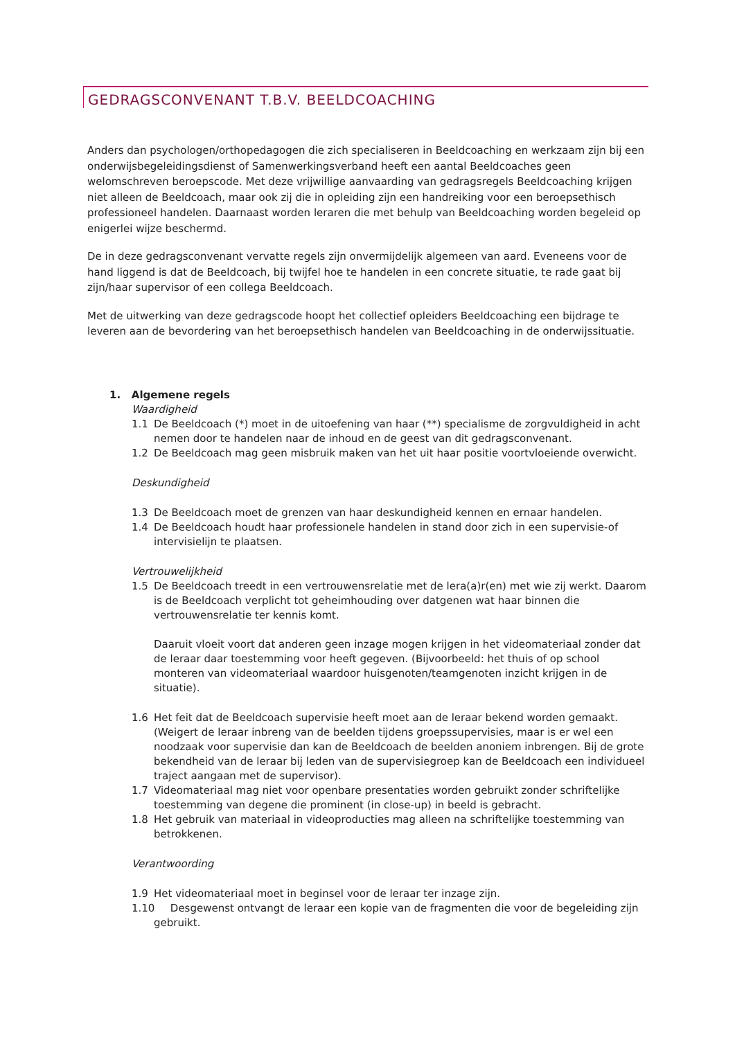GEDRAGSCONVENANT T.B.V. BEELDCOACHING
Anders dan psychologen/orthopedagogen die zich specialiseren in Beeldcoaching en werkzaam zijn bij een onderwijsbegeleidingsdienst of Samenwerkingsverband heeft een aantal Beeldcoaches geen welomschreven beroepscode. Met deze vrijwillige aanvaarding van gedragsregels Beeldcoaching krijgen niet alleen de Beeldcoach, maar ook zij die in opleiding zijn een handreiking voor een beroepsethisch professioneel handelen. Daarnaast worden leraren die met behulp van Beeldcoaching worden begeleid op enigerlei wijze beschermd.
De in deze gedragsconvenant vervatte regels zijn onvermijdelijk algemeen van aard. Eveneens voor de hand liggend is dat de Beeldcoach, bij twijfel hoe te handelen in een concrete situatie, te rade gaat bij zijn/haar supervisor of een collega Beeldcoach.
Met de uitwerking van deze gedragscode hoopt het collectief opleiders Beeldcoaching een bijdrage te leveren aan de bevordering van het beroepsethisch handelen van Beeldcoaching in de onderwijssituatie.
1. Algemene regels
Waardigheid
1.1 De Beeldcoach (*) moet in de uitoefening van haar (**) specialisme de zorgvuldigheid in acht nemen door te handelen naar de inhoud en de geest van dit gedragsconvenant.
1.2 De Beeldcoach mag geen misbruik maken van het uit haar positie voortvloeiende overwicht.
Deskundigheid
1.3 De Beeldcoach moet de grenzen van haar deskundigheid kennen en ernaar handelen.
1.4 De Beeldcoach houdt haar professionele handelen in stand door zich in een supervisie-of intervisielijn te plaatsen.
Vertrouwelijkheid
1.5 De Beeldcoach treedt in een vertrouwensrelatie met de lera(a)r(en) met wie zij werkt. Daarom is de Beeldcoach verplicht tot geheimhouding over datgenen wat haar binnen die vertrouwensrelatie ter kennis komt.
Daaruit vloeit voort dat anderen geen inzage mogen krijgen in het videomateriaal zonder dat de leraar daar toestemming voor heeft gegeven. (Bijvoorbeeld: het thuis of op school monteren van videomateriaal waardoor huisgenoten/teamgenoten inzicht krijgen in de situatie).
1.6 Het feit dat de Beeldcoach supervisie heeft moet aan de leraar bekend worden gemaakt. (Weigert de leraar inbreng van de beelden tijdens groepssupervisies, maar is er wel een noodzaak voor supervisie dan kan de Beeldcoach de beelden anoniem inbrengen. Bij de grote bekendheid van de leraar bij leden van de supervisiegroep kan de Beeldcoach een individueel traject aangaan met de supervisor).
1.7 Videomateriaal mag niet voor openbare presentaties worden gebruikt zonder schriftelijke toestemming van degene die prominent (in close-up) in beeld is gebracht.
1.8 Het gebruik van materiaal in videoproducties mag alleen na schriftelijke toestemming van betrokkenen.
Verantwoording
1.9 Het videomateriaal moet in beginsel voor de leraar ter inzage zijn.
1.10 Desgewenst ontvangt de leraar een kopie van de fragmenten die voor de begeleiding zijn gebruikt.